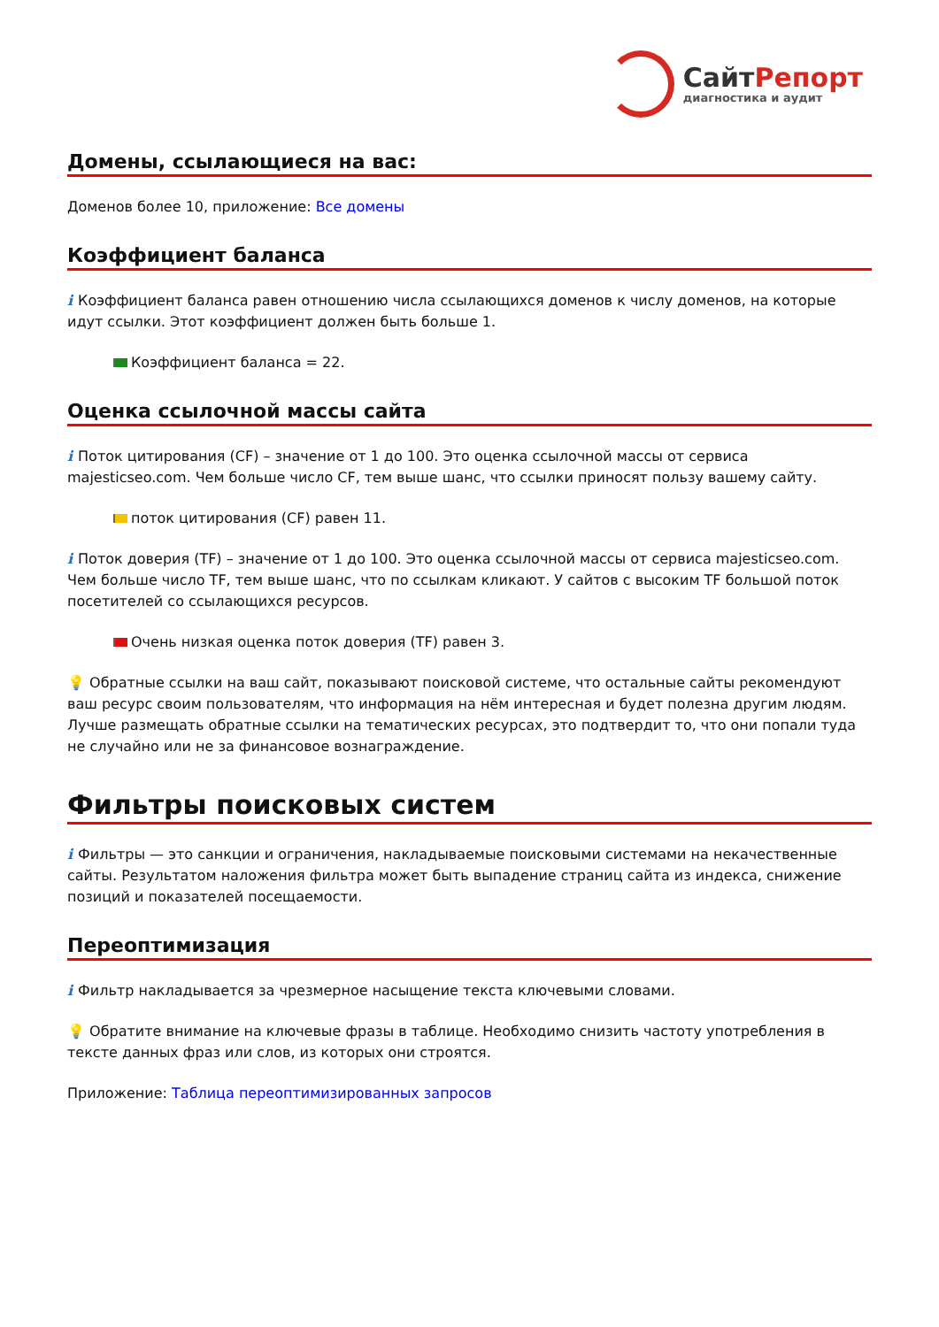Сайт Репорт
диагностика и аудит
Домены, ссылающиеся на вас:
Доменов более 10, приложение: Все домены
Коэффициент баланса
i Коэффициент баланса равен отношению числа ссылающихся доменов к числу доменов, на которые идут ссылки. Этот коэффициент должен быть больше 1.
Коэффициент баланса = 22.
Оценка ссылочной массы сайта
i Поток цитирования (CF) – значение от 1 до 100. Это оценка ссылочной массы от сервиса majesticseo.com. Чем больше число CF, тем выше шанс, что ссылки приносят пользу вашему сайту.
поток цитирования (CF) равен 11.
i Поток доверия (TF) – значение от 1 до 100. Это оценка ссылочной массы от сервиса majesticseo.com. Чем больше число TF, тем выше шанс, что по ссылкам кликают. У сайтов с высоким TF большой поток посетителей со ссылающихся ресурсов.
Очень низкая оценка поток доверия (TF) равен 3.
💡 Обратные ссылки на ваш сайт, показывают поисковой системе, что остальные сайты рекомендуют ваш ресурс своим пользователям, что информация на нём интересная и будет полезна другим людям.
Лучше размещать обратные ссылки на тематических ресурсах, это подтвердит то, что они попали туда не случайно или не за финансовое вознаграждение.
Фильтры поисковых систем
i Фильтры — это санкции и ограничения, накладываемые поисковыми системами на некачественные сайты. Результатом наложения фильтра может быть выпадение страниц сайта из индекса, снижение позиций и показателей посещаемости.
Переоптимизация
i Фильтр накладывается за чрезмерное насыщение текста ключевыми словами.
💡 Обратите внимание на ключевые фразы в таблице. Необходимо снизить частоту употребления в тексте данных фраз или слов, из которых они строятся.
Приложение: Таблица переоптимизированных запросов